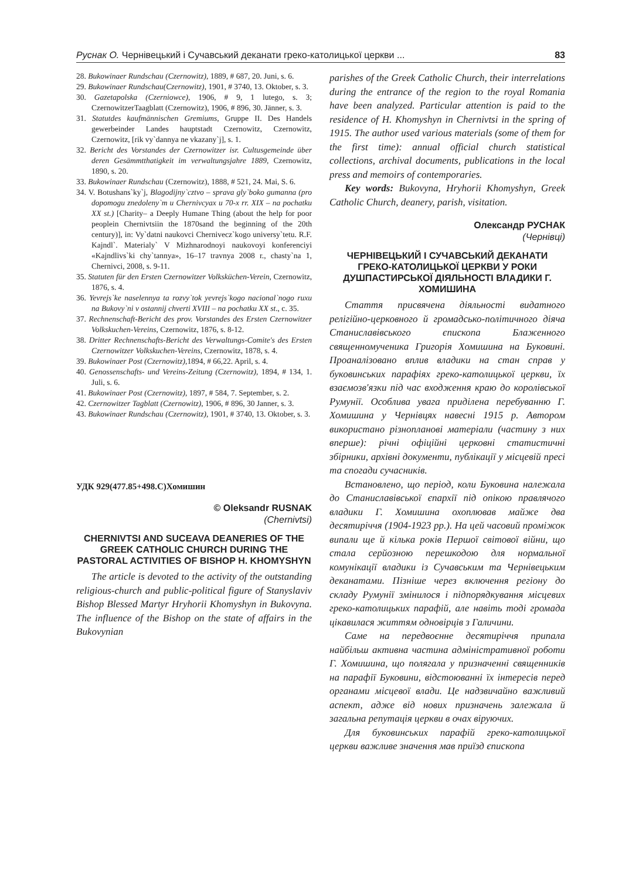Руснак О. Чернівецький і Сучавський деканати греко-католицької церкви ... 83
28. Bukowinaer Rundschau (Czernowitz), 1889, # 687, 20. Juni, s. 6.
29. Bukowinaer Rundschau(Czernowitz), 1901, # 3740, 13. Oktober, s. 3.
30. Gazetapolska (Czerniowce), 1906, # 9, 1 lutego, s. 3; CzernowitzerTaagblatt (Czernowitz), 1906, # 896, 30. Jänner, s. 3.
31. Statutdes kaufmännischen Gremiums, Gruppe II. Des Handels gewerbeinder Landes hauptstadt Czernowitz, Czernowitz, Czernowitz, [rik vy`dannya ne vkazany`j], s. 1.
32. Bericht des Vorstandes der Czernowitzer isr. Cultusgemeinde über deren Gesämmtthatigkeit im verwaltungsjahre 1889, Czernowitz, 1890, s. 20.
33. Bukowinaer Rundschau (Czernowitz), 1888, # 521, 24. Mai, S. 6.
34. V. Botushans`ky`j, Blagodijny`cztvo – sprava gly`boko gumanna (pro dopomogu znedoleny`m u Chernivcyax u 70-x rr. XIX – na pochatku XX st.) [Charity– a Deeply Humane Thing (about the help for poor peoplein Chernivtsiin the 1870sand the beginning of the 20th century)], in: Vy`datni naukovci Chernivecz`kogo universy`tetu. R.F. Kajndl`. Materialy` V Mizhnarodnoyi naukovoyi konferenciyi «Kajndlivs`ki chy`tannya», 16–17 travnya 2008 r., chasty`na 1, Chernivci, 2008, s. 9-11.
35. Statuten für den Ersten Czernowitzer Volksküchen-Verein, Czernowitz, 1876, s. 4.
36. Yevrejs`ke naselennya ta rozvy`tok yevrejs`kogo nacional`nogo ruxu na Bukovy`ni v ostannij chverti XVIII – na pochatku XX st., c. 35.
37. Rechnenschaft-Bericht des prov. Vorstandes des Ersten Czernowitzer Volkskuchen-Vereins, Czernowitz, 1876, s. 8-12.
38. Dritter Rechnenschafts-Bericht des Verwaltungs-Comite's des Ersten Czernowitzer Volkskuchen-Vereins, Czernowitz, 1878, s. 4.
39. Bukowinaer Post (Czernowitz),1894, # 66,22. April, s. 4.
40. Genossenschafts- und Vereins-Zeitung (Czernowitz), 1894, # 134, 1. Juli, s. 6.
41. Bukowinaer Post (Czernowitz), 1897, # 584, 7. September, s. 2.
42. Czernowitzer Tagblatt (Czernowitz), 1906, # 896, 30 Janner, s. 3.
43. Bukowinaer Rundschau (Czernowitz), 1901, # 3740, 13. Oktober, s. 3.
УДК 929(477.85+498.С)Хомишин
© Oleksandr RUSNAK
(Chernivtsi)
CHERNIVTSI AND SUCEAVA DEANERIES OF THE GREEK CATHOLIC CHURCH DURING THE PASTORAL ACTIVITIES OF BISHOP H. KHOMYSHYN
The article is devoted to the activity of the outstanding religious-church and public-political figure of Stanyslaviv Bishop Blessed Martyr Hryhorii Khomyshyn in Bukovyna. The influence of the Bishop on the state of affairs in the Bukovynian
parishes of the Greek Catholic Church, their interrelations during the entrance of the region to the royal Romania have been analyzed. Particular attention is paid to the residence of H. Khomyshyn in Chernivtsi in the spring of 1915. The author used various materials (some of them for the first time): annual official church statistical collections, archival documents, publications in the local press and memoirs of contemporaries.
Key words: Bukovyna, Hryhorii Khomyshyn, Greek Catholic Church, deanery, parish, visitation.
Олександр РУСНАК
(Чернівці)
ЧЕРНІВЕЦЬКИЙ І СУЧАВСЬКИЙ ДЕКАНАТИ ГРЕКО-КАТОЛИЦЬКОЇ ЦЕРКВИ У РОКИ ДУШПАСТИРСЬКОЇ ДІЯЛЬНОСТІ ВЛАДИКИ Г. ХОМИШИНА
Стаття присвячена діяльності видатного релігійно-церковного й громадсько-політичного діяча Станиславівського єпископа Блаженного священномученика Григорія Хомишина на Буковині. Проаналізовано вплив владики на стан справ у буковинських парафіях греко-католицької церкви, їх взаємозв'язки під час входження краю до королівської Румунії. Особлива увага приділена перебуванню Г. Хомишина у Чернівцях навесні 1915 р. Автором використано різнопланові матеріали (частину з них вперше): річні офіційні церковні статистичні збірники, архівні документи, публікації у місцевій пресі та спогади сучасників.
Встановлено, що період, коли Буковина належала до Станиславівської єпархії під опікою правлячого владики Г. Хомишина охоплював майже два десятиріччя (1904-1923 рр.). На цей часовий проміжок випали ще й кілька років Першої світової війни, що стала серйозною перешкодою для нормальної комунікації владики із Сучавським та Чернівецьким деканатами. Пізніше через включення регіону до складу Румунії змінилося і підпорядкування місцевих греко-католицьких парафій, але навіть тоді громада цікавилася життям одновірців з Галичини.
Саме на передвоєнне десятиріччя припала найбільш активна частина адміністративної роботи Г. Хомишина, що полягала у призначенні священників на парафії Буковини, відстоюванні їх інтересів перед органами місцевої влади. Це надзвичайно важливий аспект, адже від нових призначень залежала й загальна репутація церкви в очах віруючих.
Для буковинських парафій греко-католицької церкви важливе значення мав приїзд єпископа